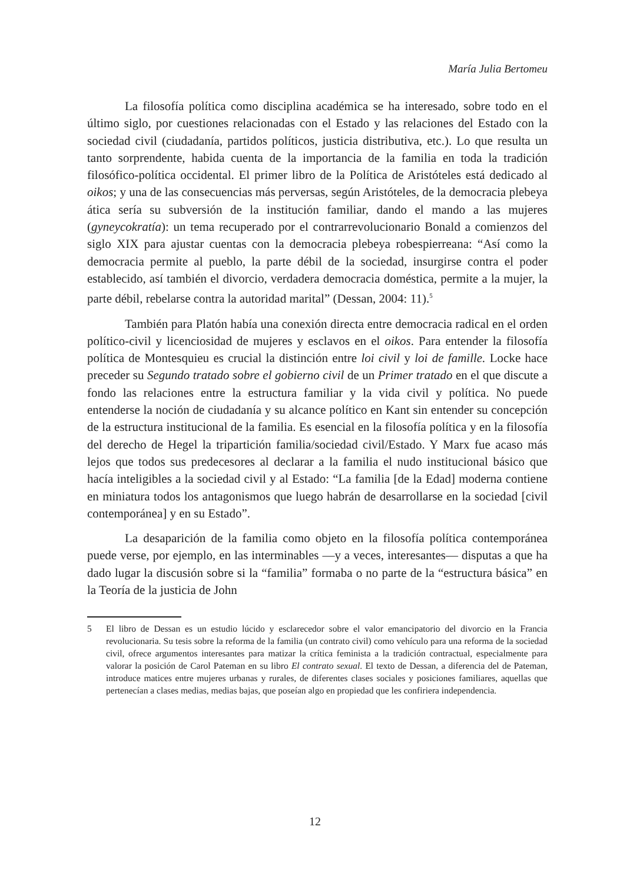María Julia Bertomeu
La filosofía política como disciplina académica se ha interesado, sobre todo en el último siglo, por cuestiones relacionadas con el Estado y las relaciones del Estado con la sociedad civil (ciudadanía, partidos políticos, justicia distributiva, etc.). Lo que resulta un tanto sorprendente, habida cuenta de la importancia de la familia en toda la tradición filosófico-política occidental. El primer libro de la Política de Aristóteles está dedicado al oikos; y una de las consecuencias más perversas, según Aristóteles, de la democracia plebeya ática sería su subversión de la institución familiar, dando el mando a las mujeres (gyneycokratía): un tema recuperado por el contrarrevolucionario Bonald a comienzos del siglo XIX para ajustar cuentas con la democracia plebeya robespierreana: “Así como la democracia permite al pueblo, la parte débil de la sociedad, insurgirse contra el poder establecido, así también el divorcio, verdadera democracia doméstica, permite a la mujer, la parte débil, rebelarse contra la autoridad marital” (Dessan, 2004: 11).<sup>5</sup>
También para Platón había una conexión directa entre democracia radical en el orden político-civil y licenciosidad de mujeres y esclavos en el oikos. Para entender la filosofía política de Montesquieu es crucial la distinción entre loi civil y loi de famille. Locke hace preceder su Segundo tratado sobre el gobierno civil de un Primer tratado en el que discute a fondo las relaciones entre la estructura familiar y la vida civil y política. No puede entenderse la noción de ciudadanía y su alcance político en Kant sin entender su concepción de la estructura institucional de la familia. Es esencial en la filosofía política y en la filosofía del derecho de Hegel la tripartición familia/sociedad civil/Estado. Y Marx fue acaso más lejos que todos sus predecesores al declarar a la familia el nudo institucional básico que hacía inteligibles a la sociedad civil y al Estado: “La familia [de la Edad] moderna contiene en miniatura todos los antagonismos que luego habrán de desarrollarse en la sociedad [civil contemporánea] y en su Estado”.
La desaparición de la familia como objeto en la filosofía política contemporánea puede verse, por ejemplo, en las interminables —y a veces, interesantes— disputas a que ha dado lugar la discusión sobre si la “familia” formaba o no parte de la “estructura básica” en la Teoría de la justicia de John
5 El libro de Dessan es un estudio lúcido y esclarecedor sobre el valor emancipatorio del divorcio en la Francia revolucionaria. Su tesis sobre la reforma de la familia (un contrato civil) como vehículo para una reforma de la sociedad civil, ofrece argumentos interesantes para matizar la crítica feminista a la tradición contractual, especialmente para valorar la posición de Carol Pateman en su libro El contrato sexual. El texto de Dessan, a diferencia del de Pateman, introduce matices entre mujeres urbanas y rurales, de diferentes clases sociales y posiciones familiares, aquellas que pertenecían a clases medias, medias bajas, que poseían algo en propiedad que les confiriera independencia.
12